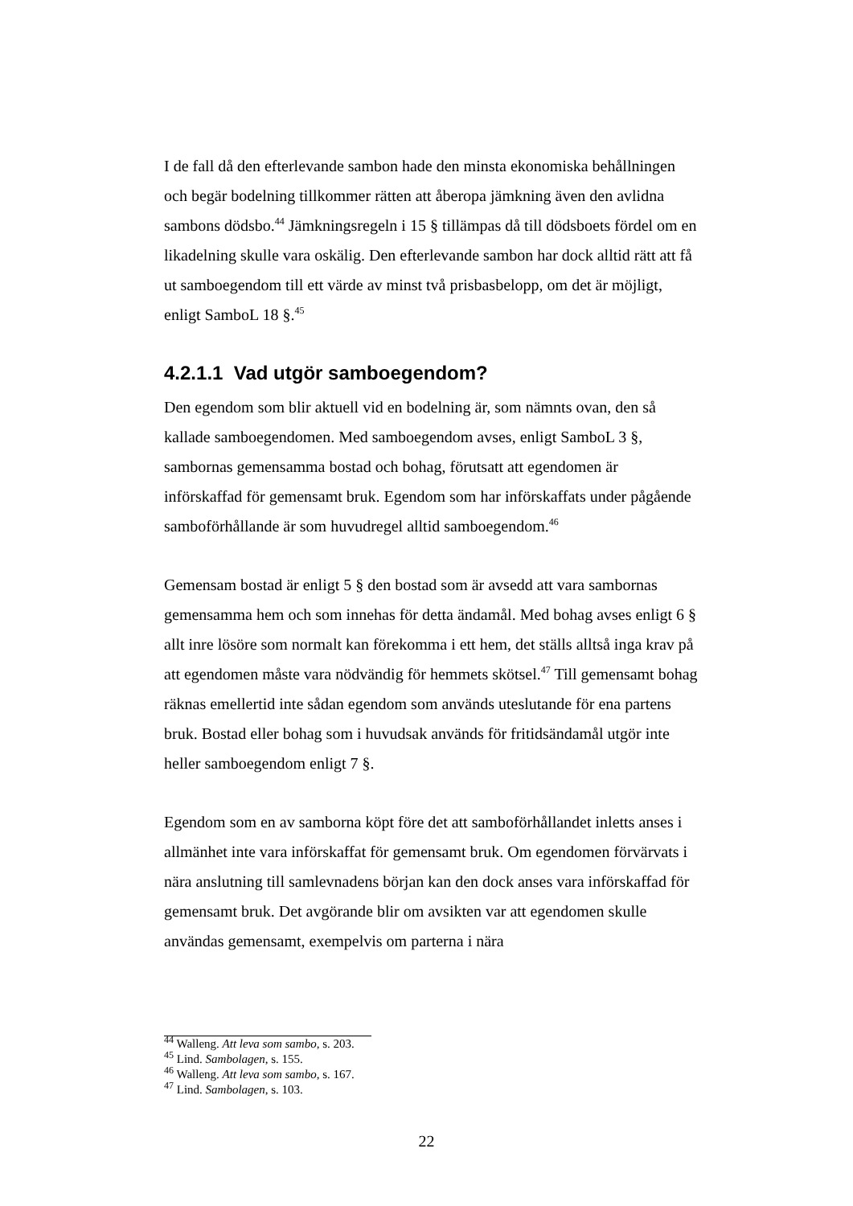I de fall då den efterlevande sambon hade den minsta ekonomiska behållningen och begär bodelning tillkommer rätten att åberopa jämkning även den avlidna sambons dödsbo.<sup>44</sup> Jämkningsregeln i 15 § tillämpas då till dödsboets fördel om en likadelning skulle vara oskälig. Den efterlevande sambon har dock alltid rätt att få ut samboegendom till ett värde av minst två prisbasbelopp, om det är möjligt, enligt SamboL 18 §.<sup>45</sup>
4.2.1.1 Vad utgör samboegendom?
Den egendom som blir aktuell vid en bodelning är, som nämnts ovan, den så kallade samboegendomen. Med samboegendom avses, enligt SamboL 3 §, sambornas gemensamma bostad och bohag, förutsatt att egendomen är införskaffad för gemensamt bruk. Egendom som har införskaffats under pågående samboförhållande är som huvudregel alltid samboegendom.<sup>46</sup>
Gemensam bostad är enligt 5 § den bostad som är avsedd att vara sambornas gemensamma hem och som innehas för detta ändamål. Med bohag avses enligt 6 § allt inre lösöre som normalt kan förekomma i ett hem, det ställs alltså inga krav på att egendomen måste vara nödvändig för hemmets skötsel.<sup>47</sup> Till gemensamt bohag räknas emellertid inte sådan egendom som används uteslutande för ena partens bruk. Bostad eller bohag som i huvudsak används för fritidsändamål utgör inte heller samboegendom enligt 7 §.
Egendom som en av samborna köpt före det att samboförhållandet inletts anses i allmänhet inte vara införskaffat för gemensamt bruk. Om egendomen förvärvats i nära anslutning till samlevnadens början kan den dock anses vara införskaffad för gemensamt bruk. Det avgörande blir om avsikten var att egendomen skulle användas gemensamt, exempelvis om parterna i nära
<sup>44</sup> Walleng. Att leva som sambo, s. 203.
<sup>45</sup> Lind. Sambolagen, s. 155.
<sup>46</sup> Walleng. Att leva som sambo, s. 167.
<sup>47</sup> Lind. Sambolagen, s. 103.
22